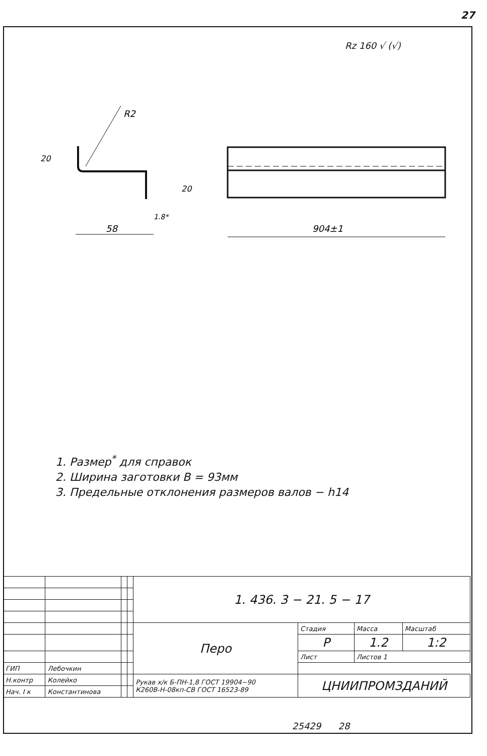27
Rz 160 √ (√)
58
904±1
R2
20
20
1.8*
1. Размер<sup>*</sup> для справок
2. Ширина заготовки В = 93мм
3. Предельные отклонения размеров валов − h14
| | | | | 1. 436. 3 − 21. 5 − 17 | | | |
| | | | | Перо | Стадия | Масса | Масштаб |
| | | | | | Р | 1.2 | 1:2 |
| | | | | | Лист | Листов 1 | |
| ГИП | Лебочкин | | | | | | |
| Н.контр | Колейко | | | Рукав х/к Б-ПН-1,8 ГОСТ 19904−90 К260В-Н-08кп-СВ ГОСТ 16523-89 | ЦНИИПРОМЗДАНИЙ | | |
| Нач. I к | Константинова | | | | | | |
25429 28